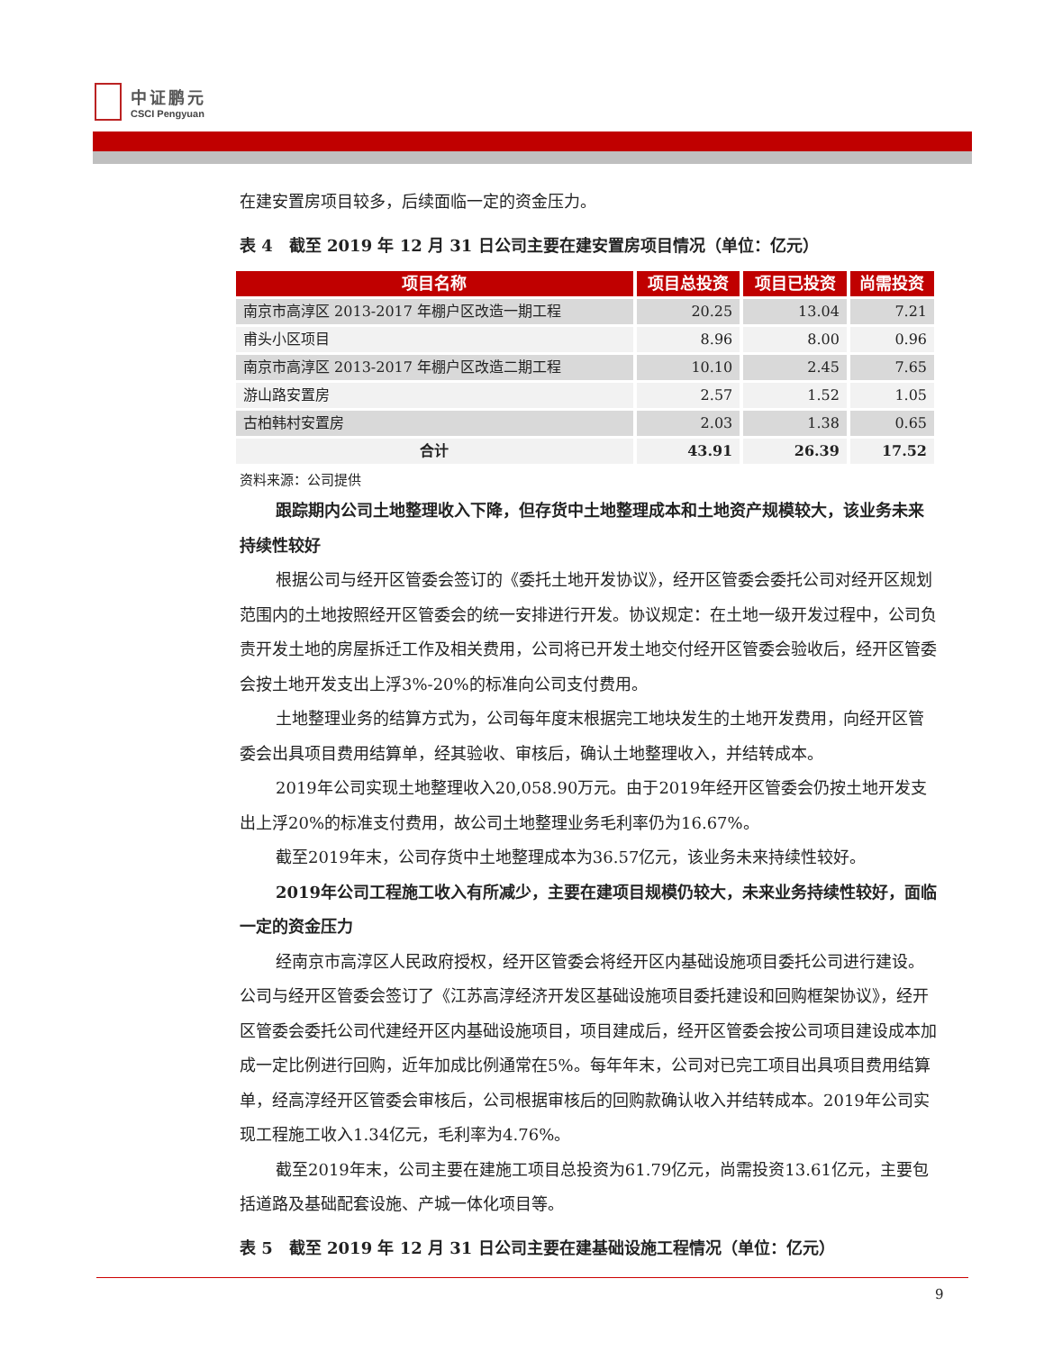中证鹏元
CSCI Pengyuan
在建安置房项目较多，后续面临一定的资金压力。
表 4　截至 2019 年 12 月 31 日公司主要在建安置房项目情况（单位：亿元）
| 项目名称 | 项目总投资 | 项目已投资 | 尚需投资 |
| --- | --- | --- | --- |
| 南京市高淳区 2013-2017 年棚户区改造一期工程 | 20.25 | 13.04 | 7.21 |
| 甫头小区项目 | 8.96 | 8.00 | 0.96 |
| 南京市高淳区 2013-2017 年棚户区改造二期工程 | 10.10 | 2.45 | 7.65 |
| 游山路安置房 | 2.57 | 1.52 | 1.05 |
| 古柏韩村安置房 | 2.03 | 1.38 | 0.65 |
| 合计 | 43.91 | 26.39 | 17.52 |
资料来源：公司提供
跟踪期内公司土地整理收入下降，但存货中土地整理成本和土地资产规模较大，该业务未来持续性较好
根据公司与经开区管委会签订的《委托土地开发协议》，经开区管委会委托公司对经开区规划范围内的土地按照经开区管委会的统一安排进行开发。协议规定：在土地一级开发过程中，公司负责开发土地的房屋拆迁工作及相关费用，公司将已开发土地交付经开区管委会验收后，经开区管委会按土地开发支出上浮3%-20%的标准向公司支付费用。
土地整理业务的结算方式为，公司每年度末根据完工地块发生的土地开发费用，向经开区管委会出具项目费用结算单，经其验收、审核后，确认土地整理收入，并结转成本。
2019年公司实现土地整理收入20,058.90万元。由于2019年经开区管委会仍按土地开发支出上浮20%的标准支付费用，故公司土地整理业务毛利率仍为16.67%。
截至2019年末，公司存货中土地整理成本为36.57亿元，该业务未来持续性较好。
2019年公司工程施工收入有所减少，主要在建项目规模仍较大，未来业务持续性较好，面临一定的资金压力
经南京市高淳区人民政府授权，经开区管委会将经开区内基础设施项目委托公司进行建设。公司与经开区管委会签订了《江苏高淳经济开发区基础设施项目委托建设和回购框架协议》，经开区管委会委托公司代建经开区内基础设施项目，项目建成后，经开区管委会按公司项目建设成本加成一定比例进行回购，近年加成比例通常在5%。每年年末，公司对已完工项目出具项目费用结算单，经高淳经开区管委会审核后，公司根据审核后的回购款确认收入并结转成本。2019年公司实现工程施工收入1.34亿元，毛利率为4.76%。
截至2019年末，公司主要在建施工项目总投资为61.79亿元，尚需投资13.61亿元，主要包括道路及基础配套设施、产城一体化项目等。
表 5　截至 2019 年 12 月 31 日公司主要在建基础设施工程情况（单位：亿元）
9